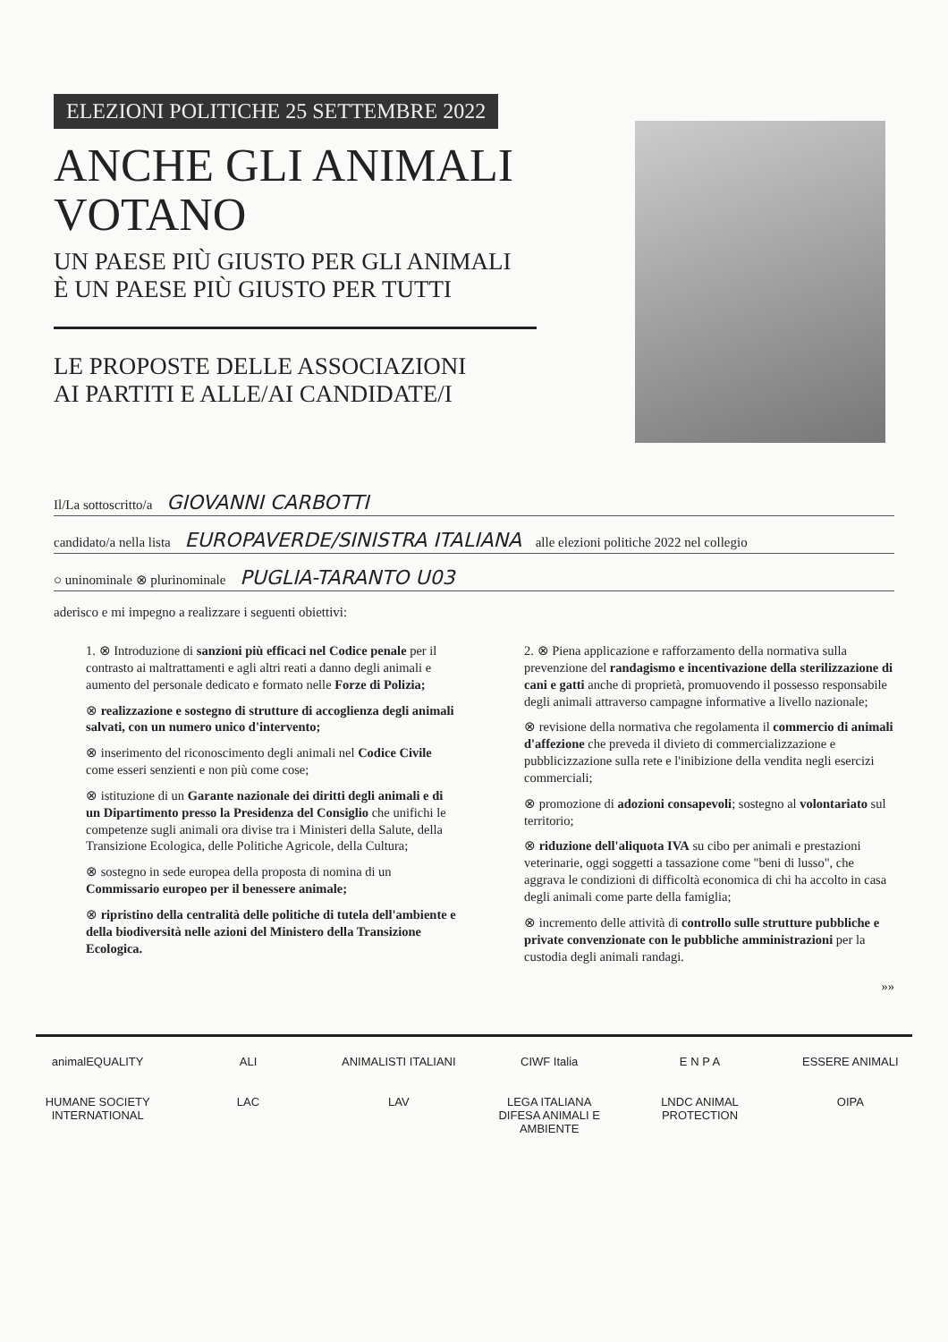ELEZIONI POLITICHE 25 SETTEMBRE 2022
ANCHE GLI ANIMALI
VOTANO
UN PAESE PIÙ GIUSTO PER GLI ANIMALI
È UN PAESE PIÙ GIUSTO PER TUTTI
LE PROPOSTE DELLE ASSOCIAZIONI
AI PARTITI E ALLE/AI CANDIDATE/I
Il/La sottoscritto/a GIOVANNI CARBOTTI
candidato/a nella lista EUROPAVERDE/SINISTRA ITALIANA alle elezioni politiche 2022 nel collegio
○ uninominale ⊗ plurinominale PUGLIA-TARANTO U03
aderisco e mi impegno a realizzare i seguenti obiettivi:
1. ⊗ Introduzione di sanzioni più efficaci nel Codice penale per il contrasto ai maltrattamenti e agli altri reati a danno degli animali e aumento del personale dedicato e formato nelle Forze di Polizia;
⊗ realizzazione e sostegno di strutture di accoglienza degli animali salvati, con un numero unico d'intervento;
⊗ inserimento del riconoscimento degli animali nel Codice Civile come esseri senzienti e non più come cose;
⊗ istituzione di un Garante nazionale dei diritti degli animali e di un Dipartimento presso la Presidenza del Consiglio che unifichi le competenze sugli animali ora divise tra i Ministeri della Salute, della Transizione Ecologica, delle Politiche Agricole, della Cultura;
⊗ sostegno in sede europea della proposta di nomina di un Commissario europeo per il benessere animale;
⊗ ripristino della centralità delle politiche di tutela dell'ambiente e della biodiversità nelle azioni del Ministero della Transizione Ecologica.
2. ⊗ Piena applicazione e rafforzamento della normativa sulla prevenzione del randagismo e incentivazione della sterilizzazione di cani e gatti anche di proprietà, promuovendo il possesso responsabile degli animali attraverso campagne informative a livello nazionale;
⊗ revisione della normativa che regolamenta il commercio di animali d'affezione che preveda il divieto di commercializzazione e pubblicizzazione sulla rete e l'inibizione della vendita negli esercizi commerciali;
⊗ promozione di adozioni consapevoli; sostegno al volontariato sul territorio;
⊗ riduzione dell'aliquota IVA su cibo per animali e prestazioni veterinarie, oggi soggetti a tassazione come "beni di lusso", che aggrava le condizioni di difficoltà economica di chi ha accolto in casa degli animali come parte della famiglia;
⊗ incremento delle attività di controllo sulle strutture pubbliche e private convenzionate con le pubbliche amministrazioni per la custodia degli animali randagi.
»»
animalEQUALITY
ALI
ANIMALISTI ITALIANI
CIWF Italia
E N P A
ESSERE ANIMALI
HUMANE SOCIETY INTERNATIONAL
LAC
LAV
LEGA ITALIANA DIFESA ANIMALI E AMBIENTE
LNDC ANIMAL PROTECTION
OIPA